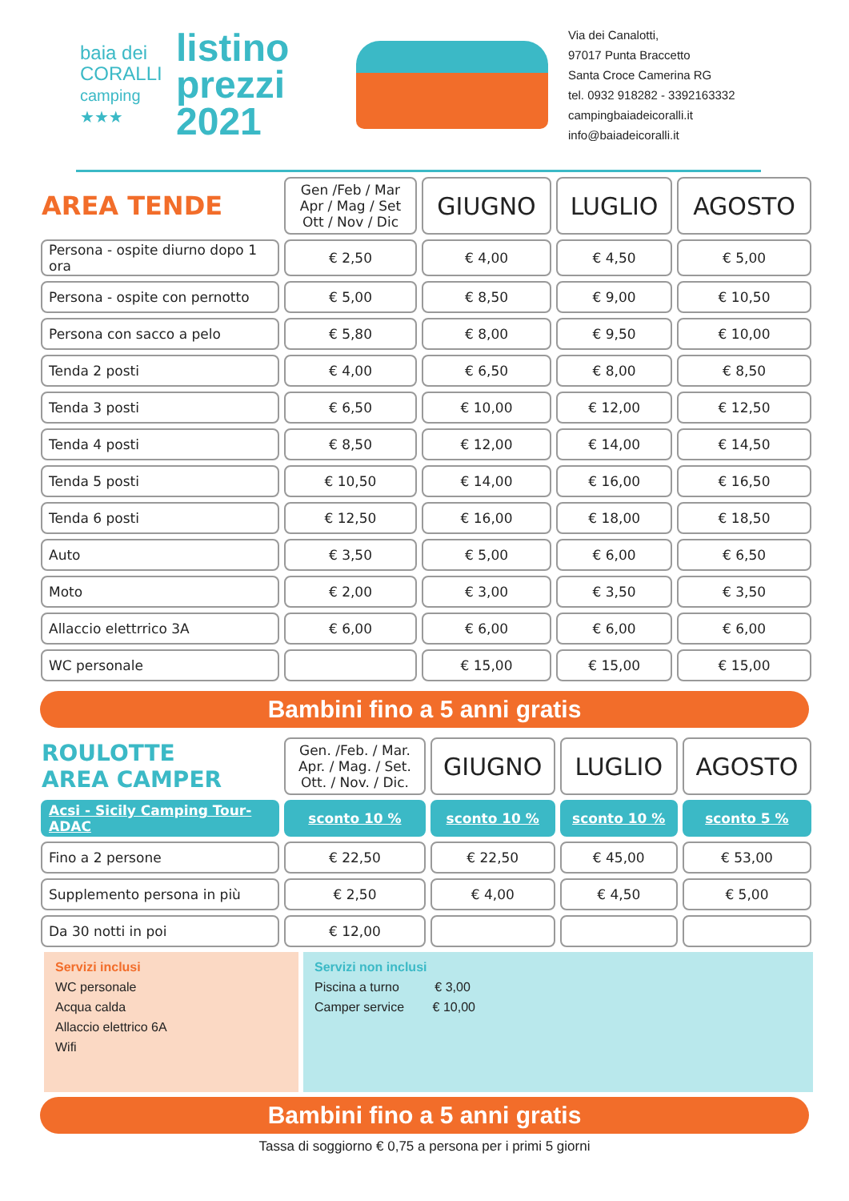baia dei
CORALLI
camping ★★★
listino
prezzi
2021
Via dei Canalotti,
97017 Punta Braccetto
Santa Croce Camerina RG
tel. 0932 918282 - 3392163332
campingbaiadeicoralli.it
info@baiadeicoralli.it
| AREA TENDE | Gen /Feb / Mar Apr / Mag / Set Ott / Nov / Dic | GIUGNO | LUGLIO | AGOSTO |
| --- | --- | --- | --- | --- |
| Persona - ospite diurno dopo 1 ora | € 2,50 | € 4,00 | € 4,50 | € 5,00 |
| Persona - ospite con pernotto | € 5,00 | € 8,50 | € 9,00 | € 10,50 |
| Persona con sacco a pelo | € 5,80 | € 8,00 | € 9,50 | € 10,00 |
| Tenda 2 posti | € 4,00 | € 6,50 | € 8,00 | € 8,50 |
| Tenda 3 posti | € 6,50 | € 10,00 | € 12,00 | € 12,50 |
| Tenda 4 posti | € 8,50 | € 12,00 | € 14,00 | € 14,50 |
| Tenda 5 posti | € 10,50 | € 14,00 | € 16,00 | € 16,50 |
| Tenda 6 posti | € 12,50 | € 16,00 | € 18,00 | € 18,50 |
| Auto | € 3,50 | € 5,00 | € 6,00 | € 6,50 |
| Moto | € 2,00 | € 3,00 | € 3,50 | € 3,50 |
| Allaccio elettrrico 3A | € 6,00 | € 6,00 | € 6,00 | € 6,00 |
| WC personale | | € 15,00 | € 15,00 | € 15,00 |
Bambini fino a 5 anni gratis
| ROULOTTE AREA CAMPER | Gen. /Feb. / Mar. Apr. / Mag. / Set. Ott. / Nov. / Dic. | GIUGNO | LUGLIO | AGOSTO |
| --- | --- | --- | --- | --- |
| Acsi - Sicily Camping Tour- ADAC | sconto 10 % | sconto 10 % | sconto 10 % | sconto 5 % |
| Fino a 2 persone | € 22,50 | € 22,50 | € 45,00 | € 53,00 |
| Supplemento persona in più | € 2,50 | € 4,00 | € 4,50 | € 5,00 |
| Da 30 notti in poi | € 12,00 | | | |
Servizi inclusi
WC personale
Acqua calda
Allaccio elettrico 6A
Wifi
Servizi non inclusi
Piscina a turno € 3,00
Camper service € 10,00
Bambini fino a 5 anni gratis
Tassa di soggiorno € 0,75 a persona per i primi 5 giorni